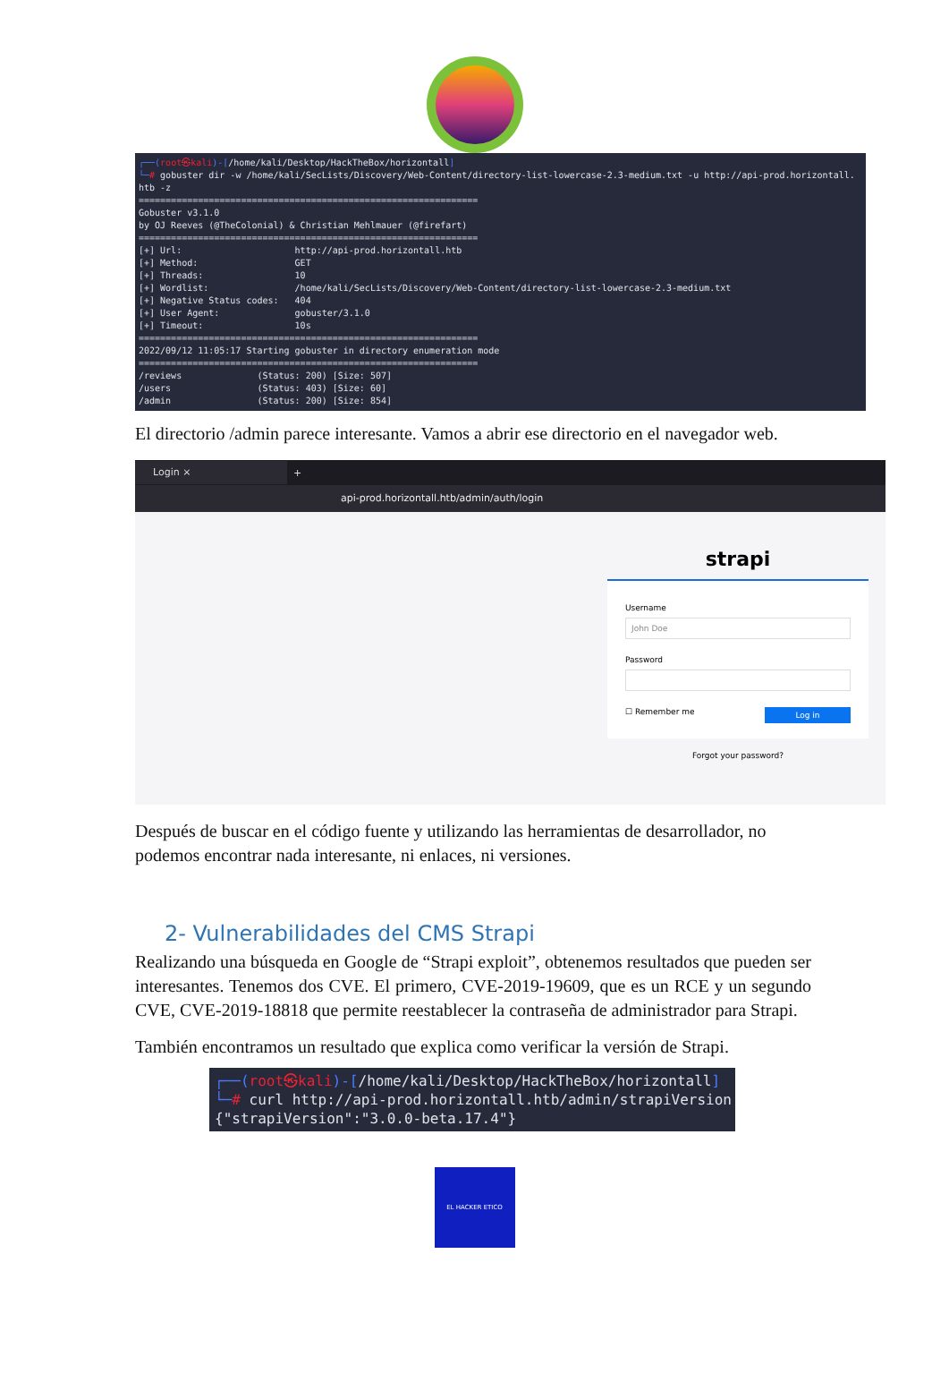┌──(root㉿kali)-[/home/kali/Desktop/HackTheBox/horizontall] └─# gobuster dir -w /home/kali/SecLists/Discovery/Web-Content/directory-list-lowercase-2.3-medium.txt -u http://api-prod.horizontall. htb -z =============================================================== Gobuster v3.1.0 by OJ Reeves (@TheColonial) & Christian Mehlmauer (@firefart) =============================================================== [+] Url: http://api-prod.horizontall.htb [+] Method: GET [+] Threads: 10 [+] Wordlist: /home/kali/SecLists/Discovery/Web-Content/directory-list-lowercase-2.3-medium.txt [+] Negative Status codes: 404 [+] User Agent: gobuster/3.1.0 [+] Timeout: 10s =============================================================== 2022/09/12 11:05:17 Starting gobuster in directory enumeration mode =============================================================== /reviews (Status: 200) [Size: 507] /users (Status: 403) [Size: 60] /admin (Status: 200) [Size: 854]
El directorio /admin parece interesante. Vamos a abrir ese directorio en el navegador web.
Login ×
+
api-prod.horizontall.htb/admin/auth/login
strapi
Username
John Doe
Password
Log in ☐ Remember me
Forgot your password?
Después de buscar en el código fuente y utilizando las herramientas de desarrollador, no podemos encontrar nada interesante, ni enlaces, ni versiones.
2- Vulnerabilidades del CMS Strapi
Realizando una búsqueda en Google de “Strapi exploit”, obtenemos resultados que pueden ser interesantes. Tenemos dos CVE. El primero, CVE-2019-19609, que es un RCE y un segundo CVE, CVE-2019-18818 que permite reestablecer la contraseña de administrador para Strapi.
También encontramos un resultado que explica como verificar la versión de Strapi.
┌──(root㉿kali)-[/home/kali/Desktop/HackTheBox/horizontall] └─# curl http://api-prod.horizontall.htb/admin/strapiVersion {"strapiVersion":"3.0.0-beta.17.4"}
EL HACKER ETICO